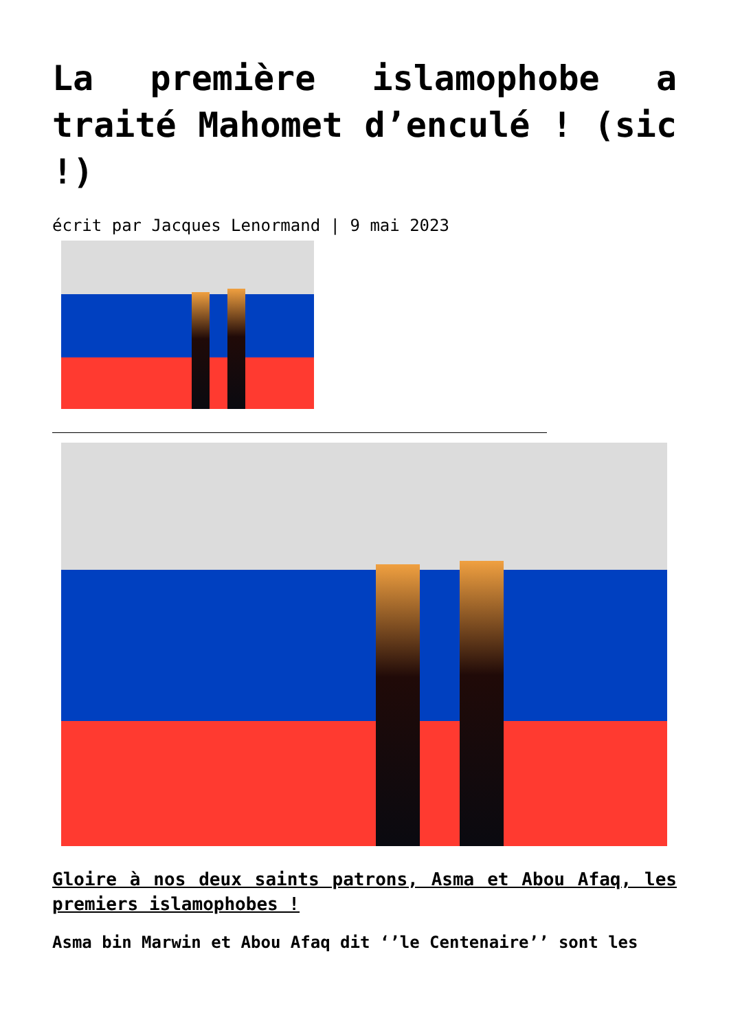La première islamophobe a traité Mahomet d’enculé ! (sic !)
écrit par Jacques Lenormand | 9 mai 2023
Gloire à nos deux saints patrons, Asma et Abou Afaq, les premiers islamophobes !
Asma bin Marwin et Abou Afaq dit ‘’le Centenaire’’ sont les